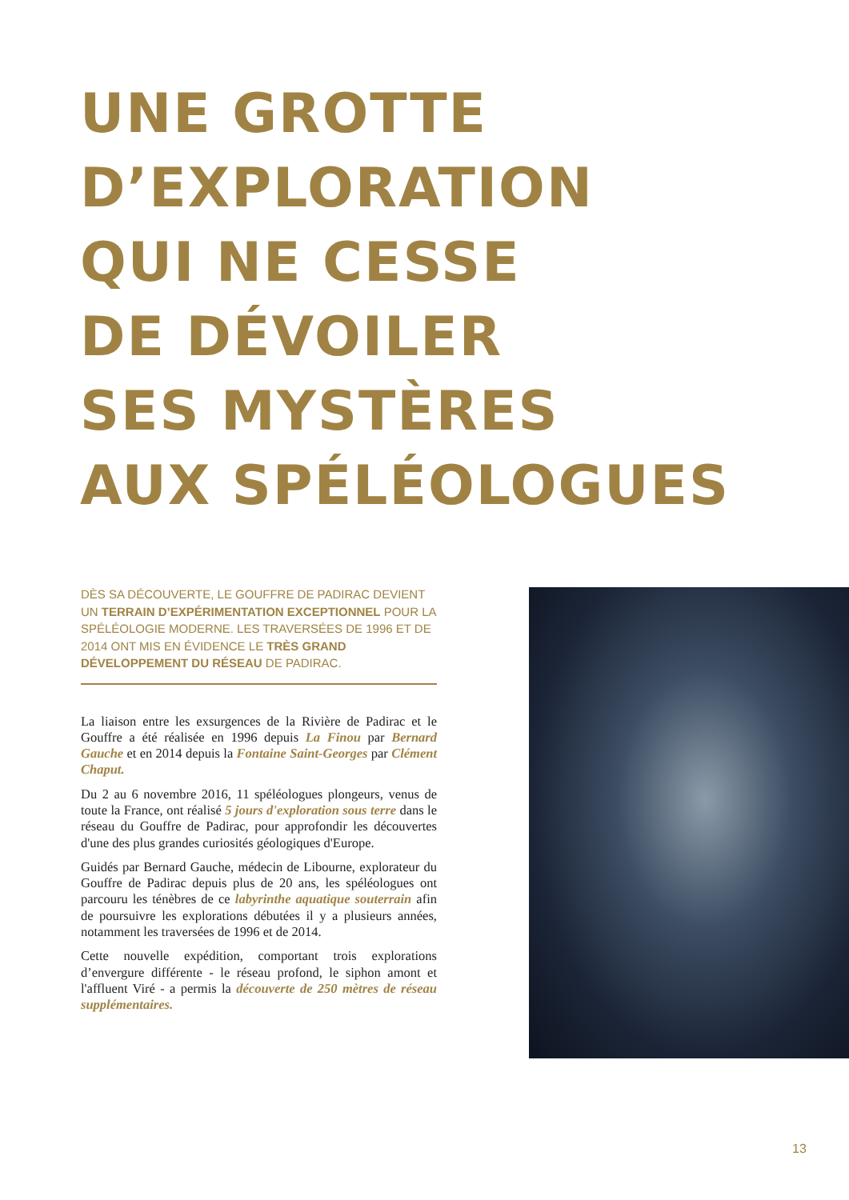UNE GROTTE
D’EXPLORATION
QUI NE CESSE
DE DÉVOILER
SES MYSTÈRES
AUX SPÉLÉOLOGUES
DÈS SA DÉCOUVERTE, LE GOUFFRE DE PADIRAC DEVIENT UN TERRAIN D’EXPÉRIMENTATION EXCEPTIONNEL POUR LA SPÉLÉOLOGIE MODERNE. LES TRAVERSÉES DE 1996 ET DE 2014 ONT MIS EN ÉVIDENCE LE TRÈS GRAND DÉVELOPPEMENT DU RÉSEAU DE PADIRAC.
La liaison entre les exsurgences de la Rivière de Padirac et le Gouffre a été réalisée en 1996 depuis La Finou par Bernard Gauche et en 2014 depuis la Fontaine Saint-Georges par Clément Chaput.
Du 2 au 6 novembre 2016, 11 spéléologues plongeurs, venus de toute la France, ont réalisé 5 jours d'exploration sous terre dans le réseau du Gouffre de Padirac, pour approfondir les découvertes d'une des plus grandes curiosités géologiques d'Europe.
Guidés par Bernard Gauche, médecin de Libourne, explorateur du Gouffre de Padirac depuis plus de 20 ans, les spéléologues ont parcouru les ténèbres de ce labyrinthe aquatique souterrain afin de poursuivre les explorations débutées il y a plusieurs années, notamment les traversées de 1996 et de 2014.
Cette nouvelle expédition, comportant trois explorations d’envergure différente - le réseau profond, le siphon amont et l'affluent Viré - a permis la découverte de 250 mètres de réseau supplémentaires.
13